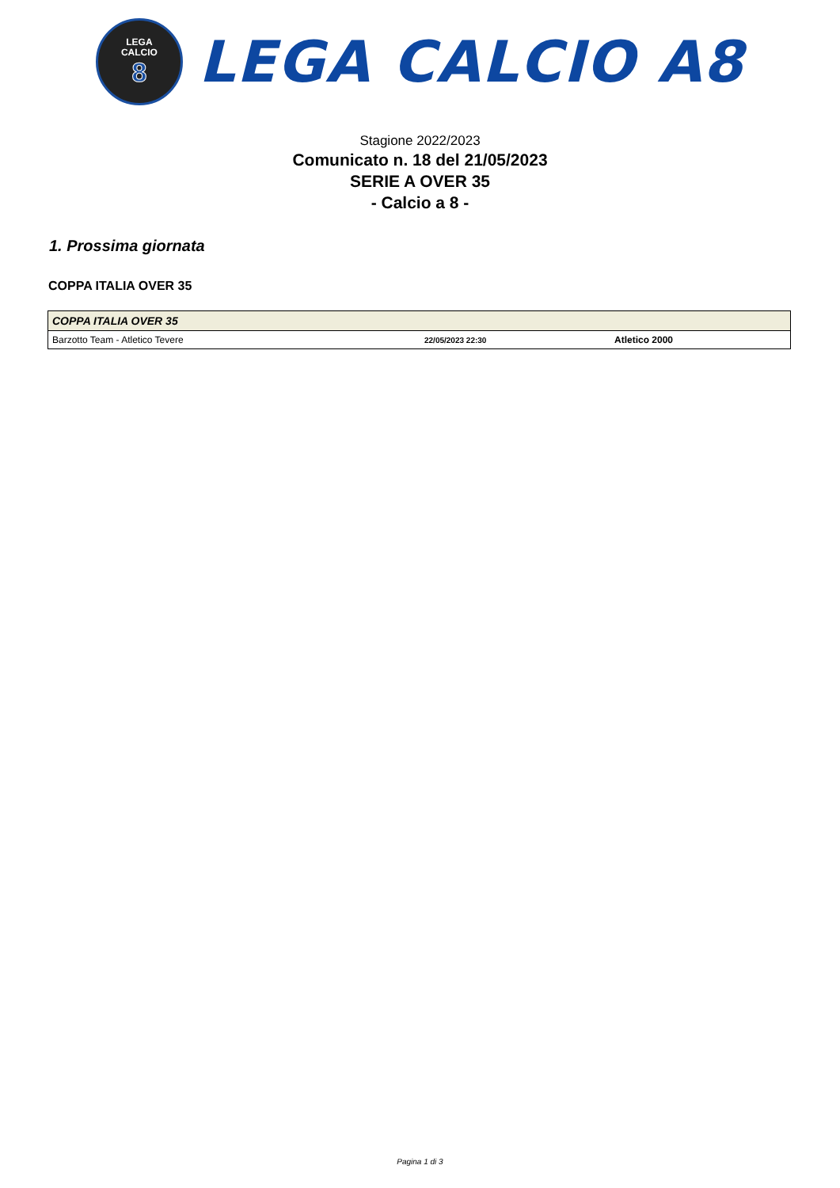LEGA
CALCIO
8
LEGA CALCIO A8
Stagione 2022/2023
Comunicato n. 18 del 21/05/2023
SERIE A OVER 35
- Calcio a 8 -
1. Prossima giornata
COPPA ITALIA OVER 35
| COPPA ITALIA OVER 35 | | |
| --- | --- | --- |
| Barzotto Team - Atletico Tevere | 22/05/2023 22:30 | Atletico 2000 |
Pagina 1 di 3